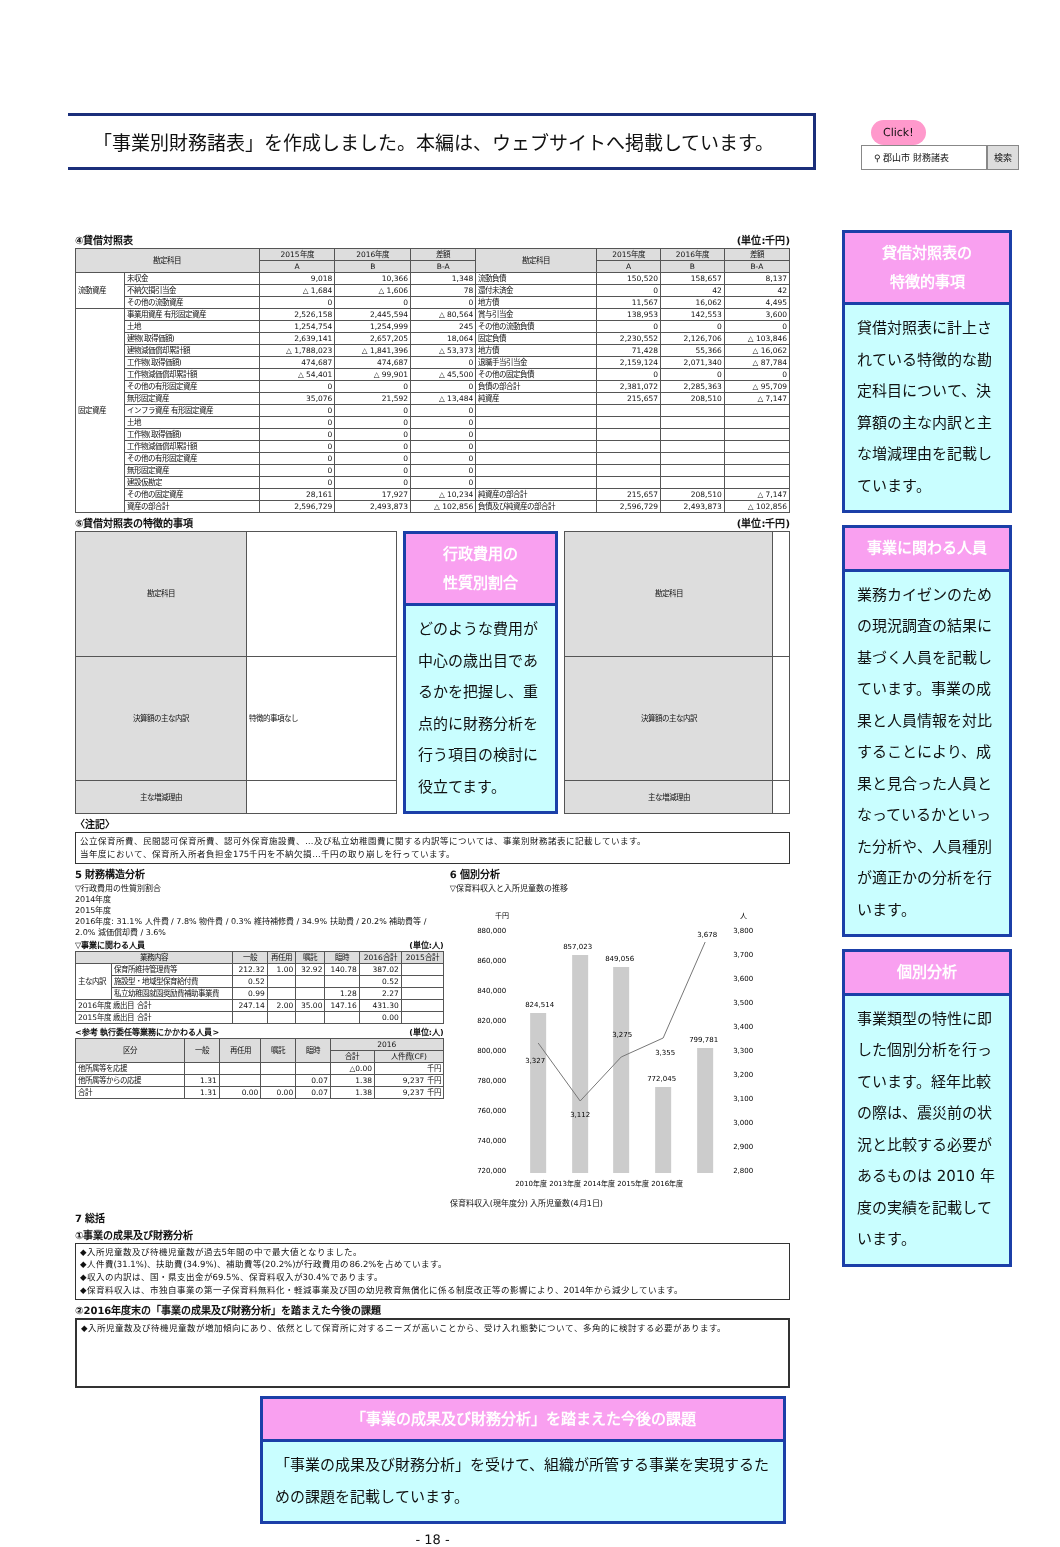「事業別財務諸表」を作成しました。本編は、ウェブサイトへ掲載しています。
Click!
⚲ 郡山市 財務諸表 検索
④貸借対照表 (単位:千円)
| 勘定科目 | | 2015年度 | 2016年度 | 差額 | 勘定科目 | 2015年度 | 2016年度 | 差額 |
| --- | --- | --- | --- | --- | --- | --- | --- | --- |
| | | A | B | B-A | | A | B | B-A |
| 流動資産 | 未収金 | 9,018 | 10,366 | 1,348 | 流動負債 | 150,520 | 158,657 | 8,137 |
| | 不納欠損引当金 | △ 1,684 | △ 1,606 | 78 | 還付未済金 | 0 | 42 | 42 |
| | その他の流動資産 | 0 | 0 | 0 | 地方債 | 11,567 | 16,062 | 4,495 |
| 固定資産 | 事業用資産 有形固定資産 | 2,526,158 | 2,445,594 | △ 80,564 | 賞与引当金 | 138,953 | 142,553 | 3,600 |
| | 土地 | 1,254,754 | 1,254,999 | 245 | その他の流動負債 | 0 | 0 | 0 |
| | 建物(取得価額) | 2,639,141 | 2,657,205 | 18,064 | 固定負債 | 2,230,552 | 2,126,706 | △ 103,846 |
| | 建物減価償却累計額 | △ 1,788,023 | △ 1,841,396 | △ 53,373 | 地方債 | 71,428 | 55,366 | △ 16,062 |
| | 工作物(取得価額) | 474,687 | 474,687 | 0 | 退職手当引当金 | 2,159,124 | 2,071,340 | △ 87,784 |
| | 工作物減価償却累計額 | △ 54,401 | △ 99,901 | △ 45,500 | その他の固定負債 | 0 | 0 | 0 |
| | その他の有形固定資産 | 0 | 0 | 0 | 負債の部合計 | 2,381,072 | 2,285,363 | △ 95,709 |
| | 無形固定資産 | 35,076 | 21,592 | △ 13,484 | 純資産 | 215,657 | 208,510 | △ 7,147 |
| | インフラ資産 有形固定資産 | 0 | 0 | 0 | | | | |
| | 土地 | 0 | 0 | 0 | | | | |
| | 工作物(取得価額) | 0 | 0 | 0 | | | | |
| | 工作物減価償却累計額 | 0 | 0 | 0 | | | | |
| | その他の有形固定資産 | 0 | 0 | 0 | | | | |
| | 無形固定資産 | 0 | 0 | 0 | | | | |
| | 建設仮勘定 | 0 | 0 | 0 | | | | |
| | その他の固定資産 | 28,161 | 17,927 | △ 10,234 | 純資産の部合計 | 215,657 | 208,510 | △ 7,147 |
| | 資産の部合計 | 2,596,729 | 2,493,873 | △ 102,856 | 負債及び純資産の部合計 | 2,596,729 | 2,493,873 | △ 102,856 |
⑤貸借対照表の特徴的事項 (単位:千円)
| 勘定科目 | |
| 決算額の主な内訳 | 特徴的事項なし |
| 主な増減理由 | |
行政費用の
性質別割合
どのような費用が中心の歳出目であるかを把握し、重点的に財務分析を行う項目の検討に役立てます。
| 勘定科目 | |
| 決算額の主な内訳 | |
| 主な増減理由 | |
〈注記〉
公立保育所費、民間認可保育所費、認可外保育施設費、…及び私立幼稚園費に関する内訳等については、事業別財務諸表に記載しています。
当年度において、保育所入所者負担金175千円を不納欠損…千円の取り崩しを行っています。
5 財務構造分析
▽行政費用の性質別割合
2014年度
2015年度
2016年度: 31.1% 人件費 / 7.8% 物件費 / 0.3% 維持補修費 / 34.9% 扶助費 / 20.2% 補助費等 / 2.0% 減価償却費 / 3.6%
▽事業に関わる人員 (単位:人)
| 業務内容 | | 一般 | 再任用 | 嘱託 | 臨時 | 2016合計 | 2015合計 |
| --- | --- | --- | --- | --- | --- | --- | --- |
| 主な内訳 | 保育所維持管理費等 | 212.32 | 1.00 | 32.92 | 140.78 | 387.02 | |
| | 施設型・地域型保育給付費 | 0.52 | | | | 0.52 | |
| | 私立幼稚園就園奨励費補助事業費 | 0.99 | | | 1.28 | 2.27 | |
| 2016年度 歳出目 合計 | | 247.14 | 2.00 | 35.00 | 147.16 | 431.30 | |
| 2015年度 歳出目 合計 | | | | | | 0.00 | |
<参考 執行委任等業務にかかわる人員> (単位:人)
| 区分 | 一般 | 再任用 | 嘱託 | 臨時 | 2016 | |
| --- | --- | --- | --- | --- | --- | --- |
| | | | | | 合計 | 人件費(CF) |
| 他所属等を応援 | | | | | △0.00 | 千円 |
| 他所属等からの応援 | 1.31 | | | 0.07 | 1.38 | 9,237 千円 |
| 合計 | 1.31 | 0.00 | 0.00 | 0.07 | 1.38 | 9,237 千円 |
6 個別分析
▽保育料収入と入所児童数の推移
千円
人
880,000
860,000
840,000
820,000
800,000
780,000
760,000
740,000
720,000
3,800
3,700
3,600
3,500
3,400
3,300
3,200
3,100
3,000
2,900
2,800
824,514
857,023
849,056
772,045
799,781
3,327
3,112
3,275
3,355
3,678
2010年度 2013年度 2014年度 2015年度 2016年度
保育料収入(現年度分) 入所児童数(4月1日)
7 総括
①事業の成果及び財務分析
◆入所児童数及び待機児童数が過去5年間の中で最大値となりました。
◆人件費(31.1%)、扶助費(34.9%)、補助費等(20.2%)が行政費用の86.2%を占めています。
◆収入の内訳は、国・県支出金が69.5%、保育料収入が30.4%であります。
◆保育料収入は、市独自事業の第一子保育料無料化・軽減事業及び国の幼児教育無償化に係る制度改正等の影響により、2014年から減少しています。
②2016年度末の「事業の成果及び財務分析」を踏まえた今後の課題
◆入所児童数及び待機児童数が増加傾向にあり、依然として保育所に対するニーズが高いことから、受け入れ態勢について、多角的に検討する必要があります。
「事業の成果及び財務分析」を踏まえた今後の課題
「事業の成果及び財務分析」を受けて、組織が所管する事業を実現するための課題を記載しています。
- 18 -
貸借対照表の
特徴的事項
貸借対照表に計上されている特徴的な勘定科目について、決算額の主な内訳と主な増減理由を記載しています。
事業に関わる人員
業務カイゼンのための現況調査の結果に基づく人員を記載しています。事業の成果と人員情報を対比することにより、成果と見合った人員となっているかといった分析や、人員種別が適正かの分析を行います。
個別分析
事業類型の特性に即した個別分析を行っています。経年比較の際は、震災前の状況と比較する必要があるものは 2010 年度の実績を記載しています。